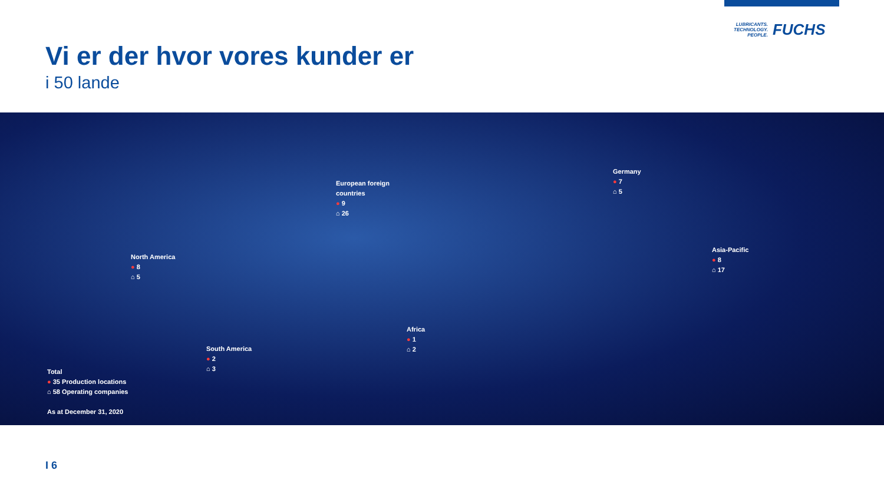LUBRICANTS.
TECHNOLOGY.
PEOPLE.
FUCHS
Vi er der hvor vores kunder er
i 50 lande
European foreign
countries
● 9
⌂ 26
Germany
● 7
⌂ 5
North America
● 8
⌂ 5
Asia-Pacific
● 8
⌂ 17
Africa
● 1
⌂ 2
South America
● 2
⌂ 3
Total
● 35 Production locations
⌂ 58 Operating companies
As at December 31, 2020
I 6